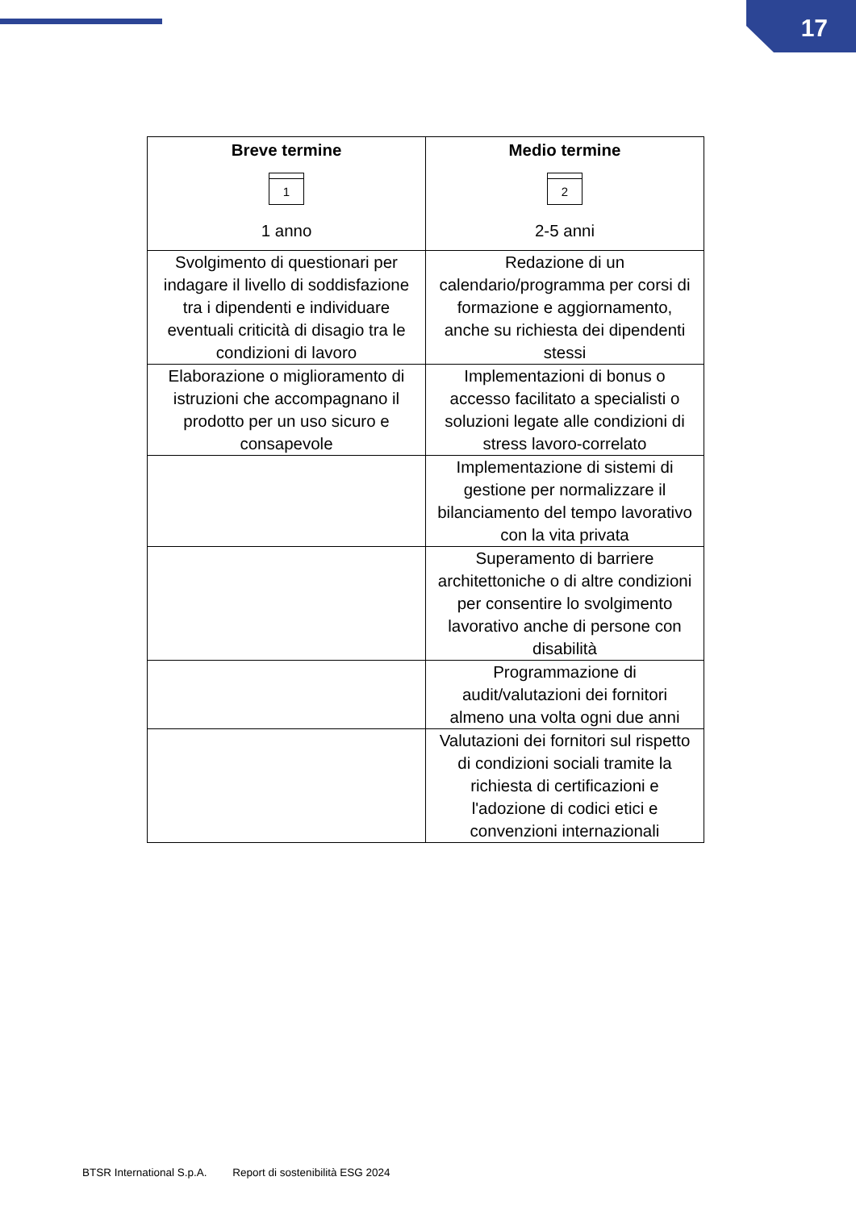17
| Breve termine 1 1 anno | Medio termine 2 2-5 anni |
| --- | --- |
| Svolgimento di questionari per indagare il livello di soddisfazione tra i dipendenti e individuare eventuali criticità di disagio tra le condizioni di lavoro | Redazione di un calendario/programma per corsi di formazione e aggiornamento, anche su richiesta dei dipendenti stessi |
| Elaborazione o miglioramento di istruzioni che accompagnano il prodotto per un uso sicuro e consapevole | Implementazioni di bonus o accesso facilitato a specialisti o soluzioni legate alle condizioni di stress lavoro-correlato |
| | Implementazione di sistemi di gestione per normalizzare il bilanciamento del tempo lavorativo con la vita privata |
| | Superamento di barriere architettoniche o di altre condizioni per consentire lo svolgimento lavorativo anche di persone con disabilità |
| | Programmazione di audit/valutazioni dei fornitori almeno una volta ogni due anni |
| | Valutazioni dei fornitori sul rispetto di condizioni sociali tramite la richiesta di certificazioni e l'adozione di codici etici e convenzioni internazionali |
BTSR International S.p.A. Report di sostenibilità ESG 2024